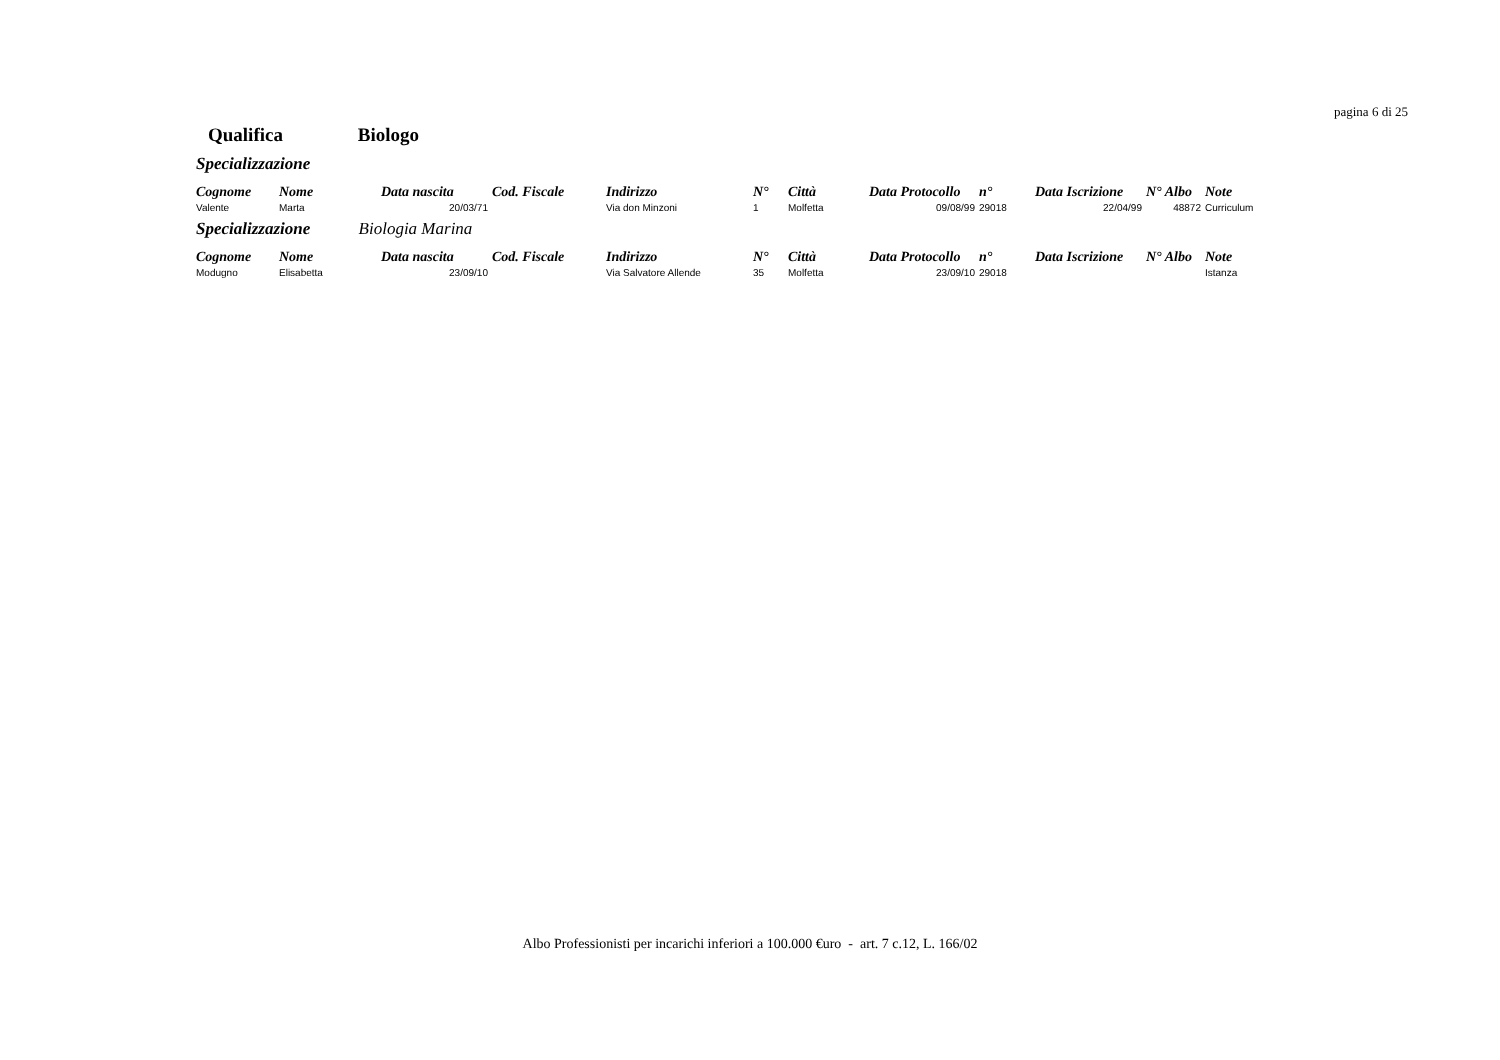pagina 6 di 25
Qualifica Biologo
Specializzazione
| Cognome | Nome | Data nascita | Cod. Fiscale | Indirizzo | N° | Città | Data Protocollo | n° | Data Iscrizione | N° Albo | Note |
| --- | --- | --- | --- | --- | --- | --- | --- | --- | --- | --- | --- |
| Valente | Marta | 20/03/71 | | Via don Minzoni | 1 | Molfetta | 09/08/99 | 29018 | 22/04/99 | 48872 | Curriculum |
Specializzazione Biologia Marina
| Cognome | Nome | Data nascita | Cod. Fiscale | Indirizzo | N° | Città | Data Protocollo | n° | Data Iscrizione | N° Albo | Note |
| --- | --- | --- | --- | --- | --- | --- | --- | --- | --- | --- | --- |
| Modugno | Elisabetta | 23/09/10 | | Via Salvatore Allende | 35 | Molfetta | 23/09/10 | 29018 | | | Istanza |
Albo Professionisti per incarichi inferiori a 100.000 €uro - art. 7 c.12, L. 166/02